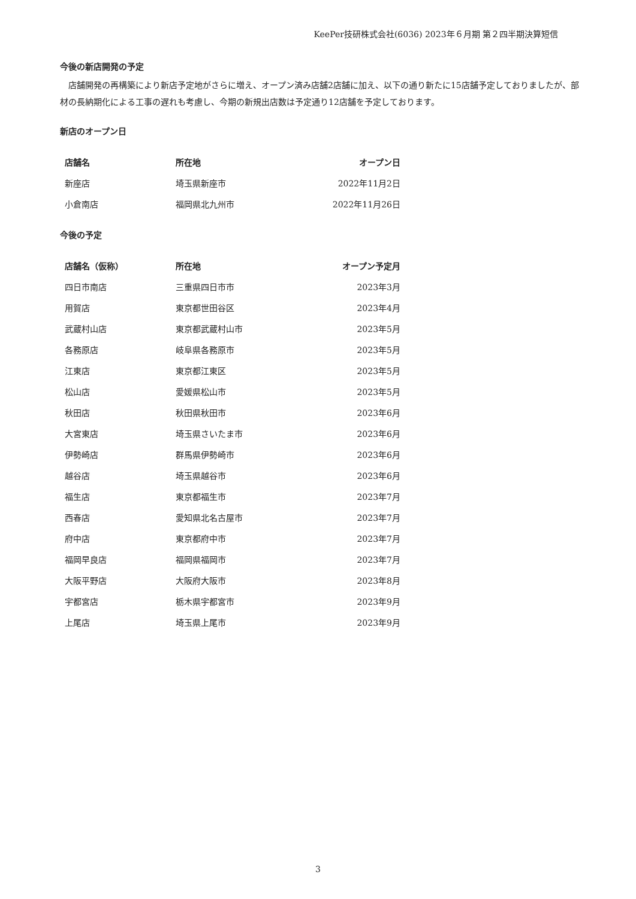KeePer技研株式会社(6036) 2023年６月期 第２四半期決算短信
今後の新店開発の予定
　店舗開発の再構築により新店予定地がさらに増え、オープン済み店舗2店舗に加え、以下の通り新たに15店舗予定しておりましたが、部材の長納期化による工事の遅れも考慮し、今期の新規出店数は予定通り12店舗を予定しております。
新店のオープン日
| 店舗名 | 所在地 | オープン日 |
| --- | --- | --- |
| 新座店 | 埼玉県新座市 | 2022年11月2日 |
| 小倉南店 | 福岡県北九州市 | 2022年11月26日 |
今後の予定
| 店舗名（仮称） | 所在地 | オープン予定月 |
| --- | --- | --- |
| 四日市南店 | 三重県四日市市 | 2023年3月 |
| 用賀店 | 東京都世田谷区 | 2023年4月 |
| 武蔵村山店 | 東京都武蔵村山市 | 2023年5月 |
| 各務原店 | 岐阜県各務原市 | 2023年5月 |
| 江東店 | 東京都江東区 | 2023年5月 |
| 松山店 | 愛媛県松山市 | 2023年5月 |
| 秋田店 | 秋田県秋田市 | 2023年6月 |
| 大宮東店 | 埼玉県さいたま市 | 2023年6月 |
| 伊勢崎店 | 群馬県伊勢崎市 | 2023年6月 |
| 越谷店 | 埼玉県越谷市 | 2023年6月 |
| 福生店 | 東京都福生市 | 2023年7月 |
| 西春店 | 愛知県北名古屋市 | 2023年7月 |
| 府中店 | 東京都府中市 | 2023年7月 |
| 福岡早良店 | 福岡県福岡市 | 2023年7月 |
| 大阪平野店 | 大阪府大阪市 | 2023年8月 |
| 宇都宮店 | 栃木県宇都宮市 | 2023年9月 |
| 上尾店 | 埼玉県上尾市 | 2023年9月 |
3